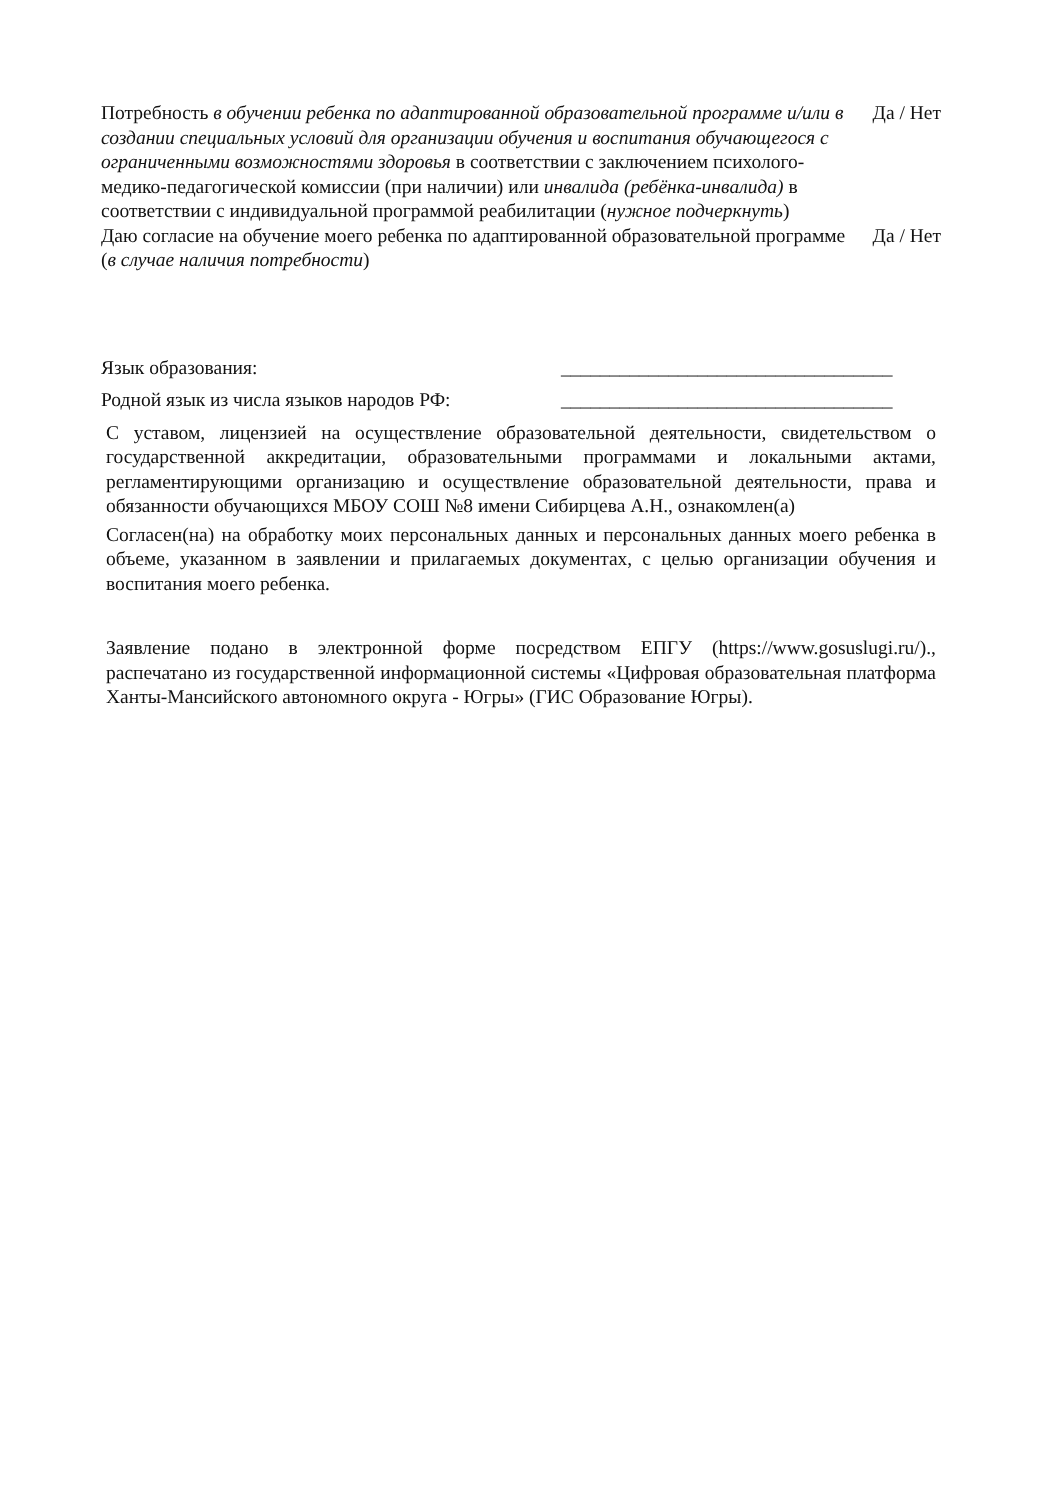Потребность в обучении ребенка по адаптированной образовательной программе и/или в создании специальных условий для организации обучения и воспитания обучающегося с ограниченными возможностями здоровья в соответствии с заключением психолого-медико-педагогической комиссии (при наличии) или инвалида (ребёнка-инвалида) в соответствии с индивидуальной программой реабилитации (нужное подчеркнуть)
Да / Нет
Даю согласие на обучение моего ребенка по адаптированной образовательной программе (в случае наличия потребности)
Да / Нет
Язык образования:
__________________________________
Родной язык из числа языков народов РФ:
__________________________________
С уставом, лицензией на осуществление образовательной деятельности, свидетельством о государственной аккредитации, образовательными программами и локальными актами, регламентирующими организацию и осуществление образовательной деятельности, права и обязанности обучающихся МБОУ СОШ №8 имени Сибирцева А.Н., ознакомлен(а)
Согласен(на) на обработку моих персональных данных и персональных данных моего ребенка в объеме, указанном в заявлении и прилагаемых документах, с целью организации обучения и воспитания моего ребенка.
Заявление подано в электронной форме посредством ЕПГУ (https://www.gosuslugi.ru/)., распечатано из государственной информационной системы «Цифровая образовательная платформа Ханты-Мансийского автономного округа - Югры» (ГИС Образование Югры).